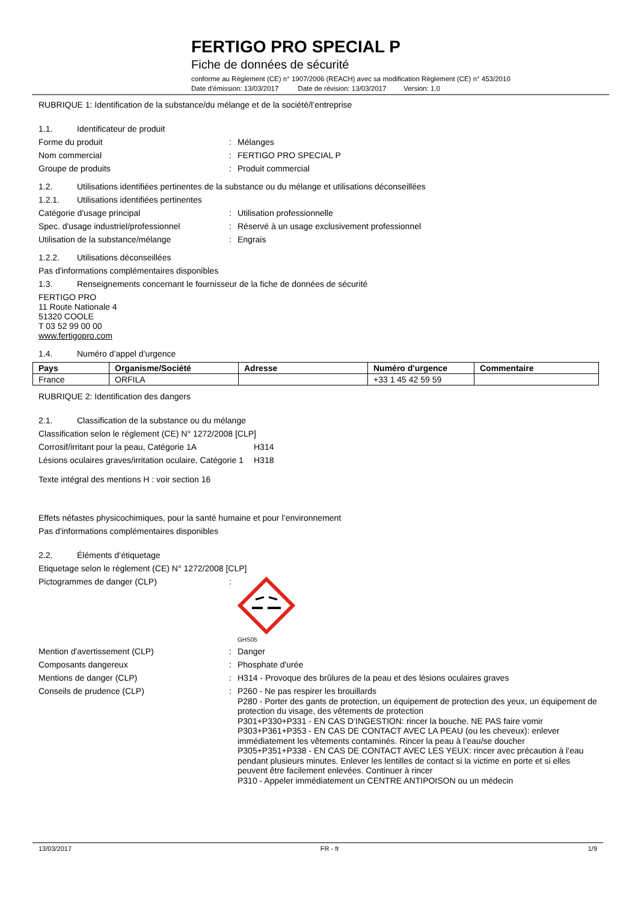FERTIGO PRO SPECIAL P
Fiche de données de sécurité
conforme au Règlement (CE) n° 1907/2006 (REACH) avec sa modification Règlement (CE) n° 453/2010
Date d'émission: 13/03/2017 Date de révision: 13/03/2017 Version: 1.0
RUBRIQUE 1: Identification de la substance/du mélange et de la société/l’entreprise
1.1. Identificateur de produit
Forme du produit : Mélanges
Nom commercial : FERTIGO PRO SPECIAL P
Groupe de produits : Produit commercial
1.2. Utilisations identifiées pertinentes de la substance ou du mélange et utilisations déconseillées
1.2.1. Utilisations identifiées pertinentes
Catégorie d'usage principal : Utilisation professionnelle
Spec. d'usage industriel/professionnel
: Réservé à un usage exclusivement professionnel
Utilisation de la substance/mélange : Engrais
1.2.2. Utilisations déconseillées
Pas d'informations complémentaires disponibles
1.3. Renseignements concernant le fournisseur de la fiche de données de sécurité
FERTIGO PRO
11 Route Nationale 4
51320 COOLE
T 03 52 99 00 00
www.fertigopro.com
1.4. Numéro d’appel d’urgence
| Pays | Organisme/Société | Adresse | Numéro d'urgence | Commentaire |
| --- | --- | --- | --- | --- |
| France | ORFILA | | +33 1 45 42 59 59 | |
RUBRIQUE 2: Identification des dangers
2.1. Classification de la substance ou du mélange
Classification selon le règlement (CE) N° 1272/2008 [CLP]
Corrosif/irritant pour la peau, Catégorie 1A
H314
Lésions oculaires graves/irritation oculaire, Catégorie 1
H318
Texte intégral des mentions H : voir section 16
Effets néfastes physicochimiques, pour la santé humaine et pour l’environnement
Pas d'informations complémentaires disponibles
2.2. Éléments d’étiquetage
Etiquetage selon le règlement (CE) N° 1272/2008 [CLP]
Pictogrammes de danger (CLP) :
GHS05
Mention d'avertissement (CLP) : Danger
Composants dangereux : Phosphate d'urée
Mentions de danger (CLP) : H314 - Provoque des brûlures de la peau et des lésions oculaires graves
Conseils de prudence (CLP) :
P260 - Ne pas respirer les brouillards
P280 - Porter des gants de protection, un équipement de protection des yeux, un équipement de protection du visage, des vêtements de protection
P301+P330+P331 - EN CAS D’INGESTION: rincer la bouche. NE PAS faire vomir
P303+P361+P353 - EN CAS DE CONTACT AVEC LA PEAU (ou les cheveux): enlever immédiatement les vêtements contaminés. Rincer la peau à l’eau/se doucher
P305+P351+P338 - EN CAS DE CONTACT AVEC LES YEUX: rincer avec précaution à l’eau pendant plusieurs minutes. Enlever les lentilles de contact si la victime en porte et si elles peuvent être facilement enlevées. Continuer à rincer
P310 - Appeler immédiatement un CENTRE ANTIPOISON ou un médecin
13/03/2017 FR - fr 1/9